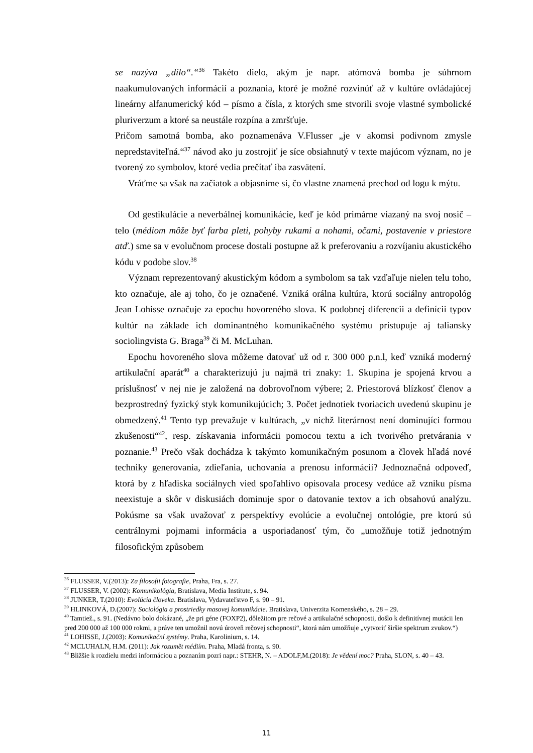se nazýva „dílo“.“<sup>36</sup> Takéto dielo, akým je napr. atómová bomba je súhrnom naakumulovaných informácií a poznania, ktoré je možné rozvinúť až v kultúre ovládajúcej lineárny alfanumerický kód – písmo a čísla, z ktorých sme stvorili svoje vlastné symbolické pluriverzum a ktoré sa neustále rozpína a zmršťuje.
Pričom samotná bomba, ako poznamenáva V.Flusser „je v akomsi podivnom zmysle nepredstaviteľná.“<sup>37</sup> návod ako ju zostrojiť je síce obsiahnutý v texte majúcom význam, no je tvorený zo symbolov, ktoré vedia prečítať iba zasvätení.
Vráťme sa však na začiatok a objasnime si, čo vlastne znamená prechod od logu k mýtu.
Od gestikulácie a neverbálnej komunikácie, keď je kód primárne viazaný na svoj nosič – telo (médiom môže byť farba pleti, pohyby rukami a nohami, očami, postavenie v priestore atď.) sme sa v evolučnom procese dostali postupne až k preferovaniu a rozvíjaniu akustického kódu v podobe slov.<sup>38</sup>
Význam reprezentovaný akustickým kódom a symbolom sa tak vzďaľuje nielen telu toho, kto označuje, ale aj toho, čo je označené. Vzniká orálna kultúra, ktorú sociálny antropológ Jean Lohisse označuje za epochu hovoreného slova. K podobnej diferencii a definícii typov kultúr na základe ich dominantného komunikačného systému pristupuje aj taliansky sociolingvista G. Braga<sup>39</sup> či M. McLuhan.
Epochu hovoreného slova môžeme datovať už od r. 300 000 p.n.l, keď vzniká moderný artikulační aparát<sup>40</sup> a charakterizujú ju najmä tri znaky: 1. Skupina je spojená krvou a príslušnosť v nej nie je založená na dobrovoľnom výbere; 2. Priestorová blízkosť členov a bezprostredný fyzický styk komunikujúcich; 3. Počet jednotiek tvoriacich uvedenú skupinu je obmedzený.<sup>41</sup> Tento typ prevažuje v kultúrach, „v nichž literárnost není dominujíci formou zkušenosti“<sup>42</sup>, resp. získavania informácii pomocou textu a ich tvorivého pretvárania v poznanie.<sup>43</sup> Prečo však dochádza k takýmto komunikačným posunom a človek hľadá nové techniky generovania, zdieľania, uchovania a prenosu informácií? Jednoznačná odpoveď, ktorá by z hľadiska sociálnych vied spoľahlivo opisovala procesy vedúce až vzniku písma neexistuje a skôr v diskusiách dominuje spor o datovanie textov a ich obsahovú analýzu. Pokúsme sa však uvažovať z perspektívy evolúcie a evolučnej ontológie, pre ktorú sú centrálnymi pojmami informácia a usporiadanosť tým, čo „umožňuje totiž jednotným filosofickým způsobem
<sup>36</sup> FLUSSER, V.(2013): Za filosofii fotografie, Praha, Fra, s. 27.
<sup>37</sup> FLUSSER, V. (2002): Komunikológia, Bratislava, Media Institute, s. 94.
<sup>38</sup> JUNKER, T.(2010): Evolúcia človeka. Bratislava, Vydavateľstvo F, s. 90 – 91.
<sup>39</sup> HLINKOVÁ, D.(2007): Sociológia a prostriedky masovej komunikácie. Bratislava, Univerzita Komenského, s. 28 – 29.
<sup>40</sup> Tamtiež., s. 91. (Nedávno bolo dokázané, „že pri géne (FOXP2), dôležitom pre rečové a artikulačné schopnosti, došlo k definitívnej mutácii len pred 200 000 až 100 000 rokmi, a práve ten umožnil novú úroveň rečovej schopnosti“, ktorá nám umožňuje „vytvoriť širšie spektrum zvukov.“)
<sup>41</sup> LOHISSE, J.(2003): Komunikační systémy. Praha, Karolinium, s. 14.
<sup>42</sup> MCLUHALN, H.M. (2011): Jak rozumět médiím. Praha, Mladá fronta, s. 90.
<sup>43</sup> Bližšie k rozdielu medzi informáciou a poznaním pozri napr.: STEHR, N. – ADOLF,M.(2018): Je vědení moc? Praha, SLON, s. 40 – 43.
11